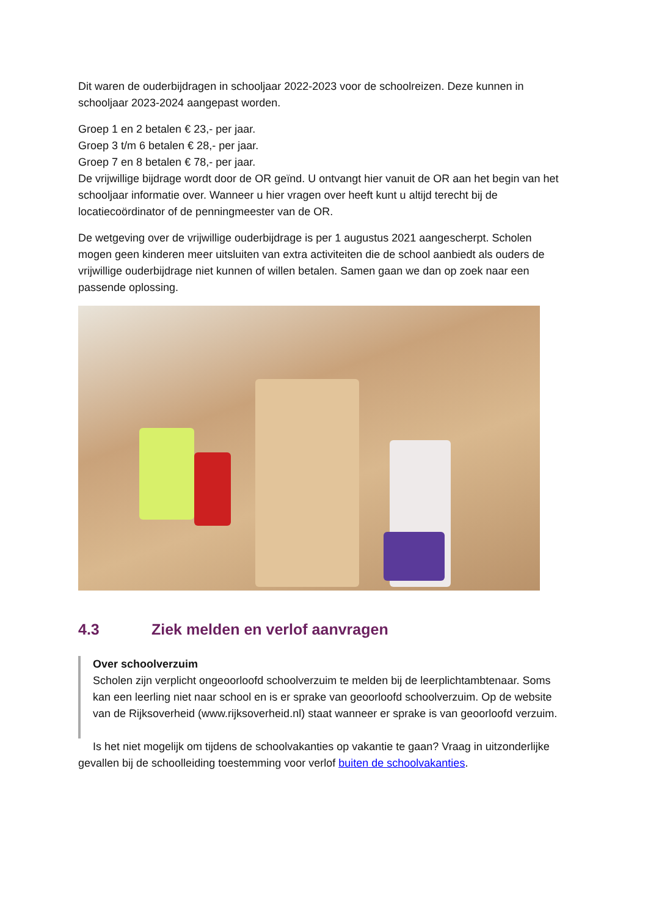Dit waren de ouderbijdragen in schooljaar 2022-2023 voor de schoolreizen. Deze kunnen in schooljaar 2023-2024 aangepast worden.
Groep 1 en 2 betalen € 23,- per jaar.
Groep 3 t/m 6 betalen € 28,- per jaar.
Groep 7 en 8 betalen € 78,- per jaar.
De vrijwillige bijdrage wordt door de OR geïnd. U ontvangt hier vanuit de OR aan het begin van het schooljaar informatie over. Wanneer u hier vragen over heeft kunt u altijd terecht bij de locatiecoördinator of de penningmeester van de OR.
De wetgeving over de vrijwillige ouderbijdrage is per 1 augustus 2021 aangescherpt. Scholen mogen geen kinderen meer uitsluiten van extra activiteiten die de school aanbiedt als ouders de vrijwillige ouderbijdrage niet kunnen of willen betalen. Samen gaan we dan op zoek naar een passende oplossing.
4.3 Ziek melden en verlof aanvragen
Over schoolverzuim
Scholen zijn verplicht ongeoorloofd schoolverzuim te melden bij de leerplichtambtenaar. Soms kan een leerling niet naar school en is er sprake van geoorloofd schoolverzuim. Op de website van de Rijksoverheid (www.rijksoverheid.nl) staat wanneer er sprake is van geoorloofd verzuim.
Is het niet mogelijk om tijdens de schoolvakanties op vakantie te gaan? Vraag in uitzonderlijke gevallen bij de schoolleiding toestemming voor verlof buiten de schoolvakanties.